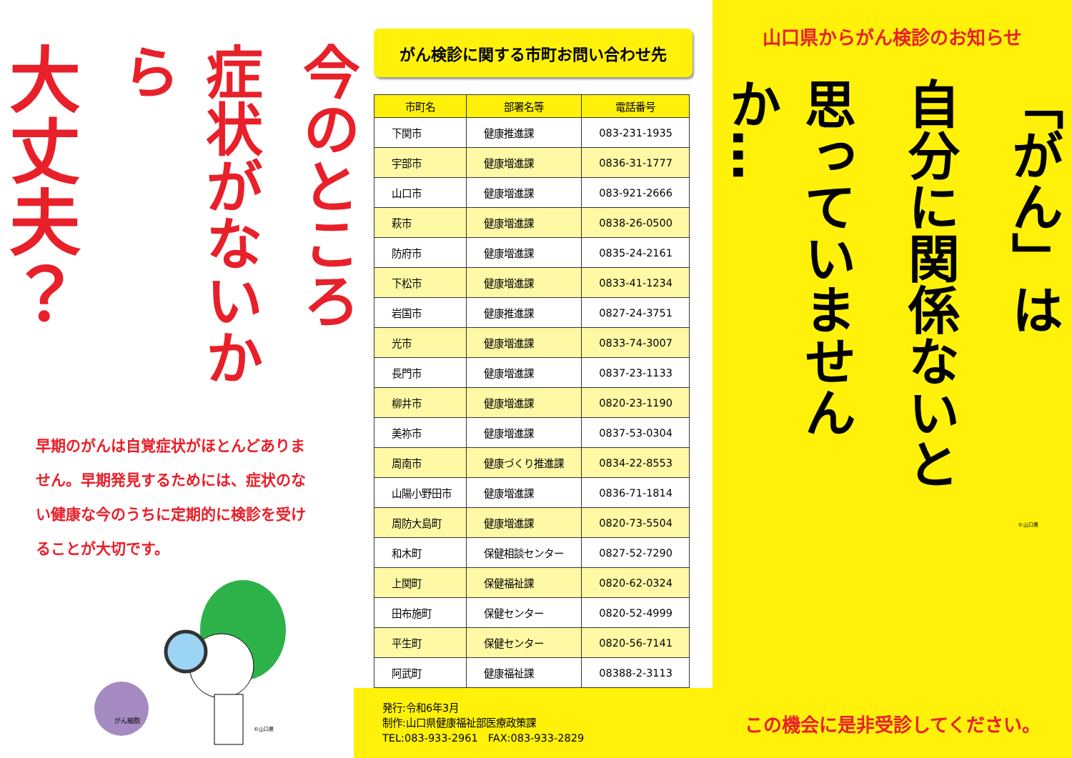今のところ
症状がないから
大丈夫？
早期のがんは自覚症状がほとんどありません。早期発見するためには、症状のない健康な今のうちに定期的に検診を受けることが大切です。
がん細胞
©山口県
がん検診に関する市町お問い合わせ先
| 市町名 | 部署名等 | 電話番号 |
| --- | --- | --- |
| 下関市 | 健康推進課 | 083-231-1935 |
| 宇部市 | 健康増進課 | 0836-31-1777 |
| 山口市 | 健康増進課 | 083-921-2666 |
| 萩市 | 健康増進課 | 0838-26-0500 |
| 防府市 | 健康増進課 | 0835-24-2161 |
| 下松市 | 健康増進課 | 0833-41-1234 |
| 岩国市 | 健康推進課 | 0827-24-3751 |
| 光市 | 健康増進課 | 0833-74-3007 |
| 長門市 | 健康増進課 | 0837-23-1133 |
| 柳井市 | 健康増進課 | 0820-23-1190 |
| 美祢市 | 健康増進課 | 0837-53-0304 |
| 周南市 | 健康づくり推進課 | 0834-22-8553 |
| 山陽小野田市 | 健康増進課 | 0836-71-1814 |
| 周防大島町 | 健康増進課 | 0820-73-5504 |
| 和木町 | 保健相談センター | 0827-52-7290 |
| 上関町 | 保健福祉課 | 0820-62-0324 |
| 田布施町 | 保健センター | 0820-52-4999 |
| 平生町 | 保健センター | 0820-56-7141 |
| 阿武町 | 健康福祉課 | 08388-2-3113 |
発行:令和6年3月
制作:山口県健康福祉部医療政策課
TEL:083-933-2961　FAX:083-933-2829
山口県からがん検診のお知らせ
「がん」は
自分に関係ないと
思っていませんか…
©山口県
この機会に是非受診してください。